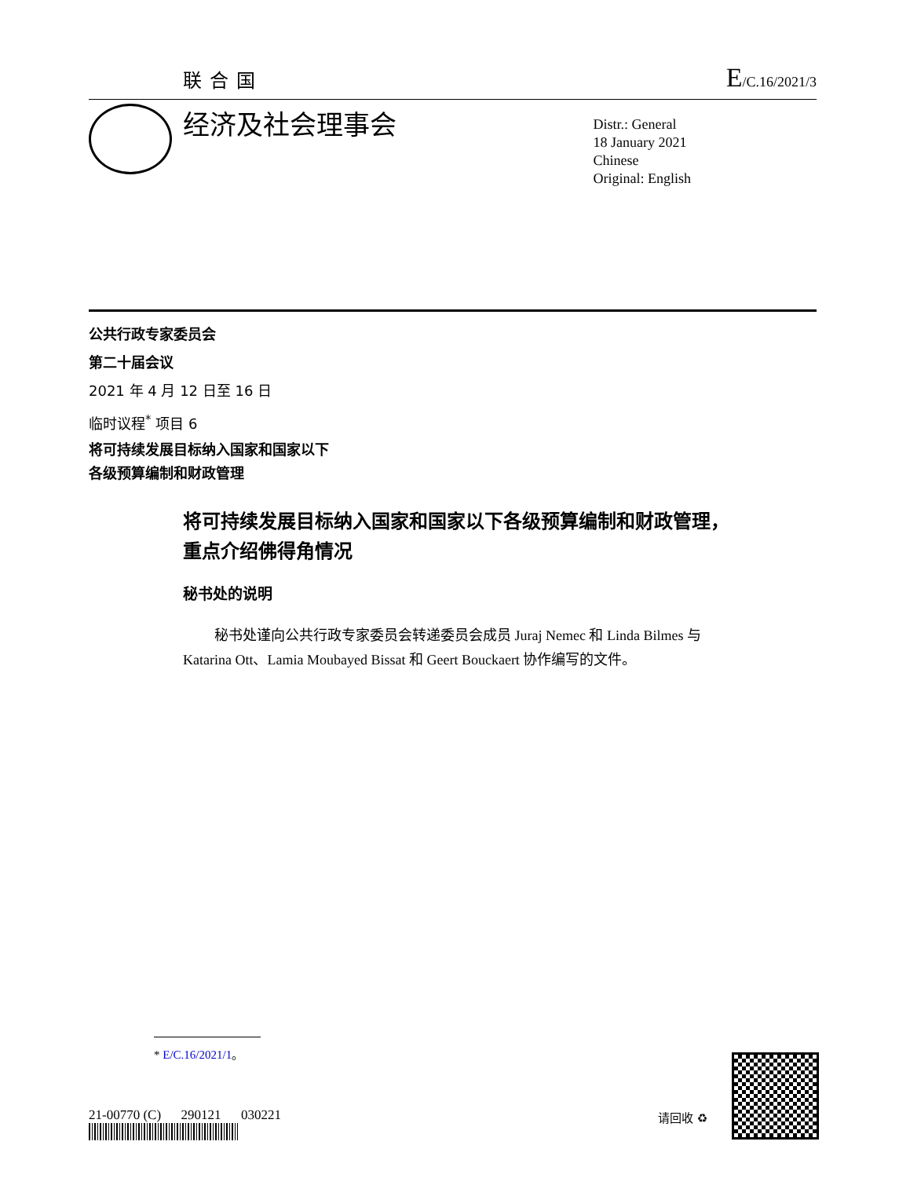联合国
E/C.16/2021/3
经济及社会理事会
Distr.: General
18 January 2021
Chinese
Original: English
公共行政专家委员会
第二十届会议
2021 年 4 月 12 日至 16 日
临时议程<sup>*</sup> 项目 6
将可持续发展目标纳入国家和国家以下
各级预算编制和财政管理
将可持续发展目标纳入国家和国家以下各级预算编制和财政管理，重点介绍佛得角情况
秘书处的说明
秘书处谨向公共行政专家委员会转递委员会成员 Juraj Nemec 和 Linda Bilmes 与 Katarina Ott、Lamia Moubayed Bissat 和 Geert Bouckaert 协作编写的文件。
* E/C.16/2021/1。
21-00770 (C) 290121 030221
请回收 ♻